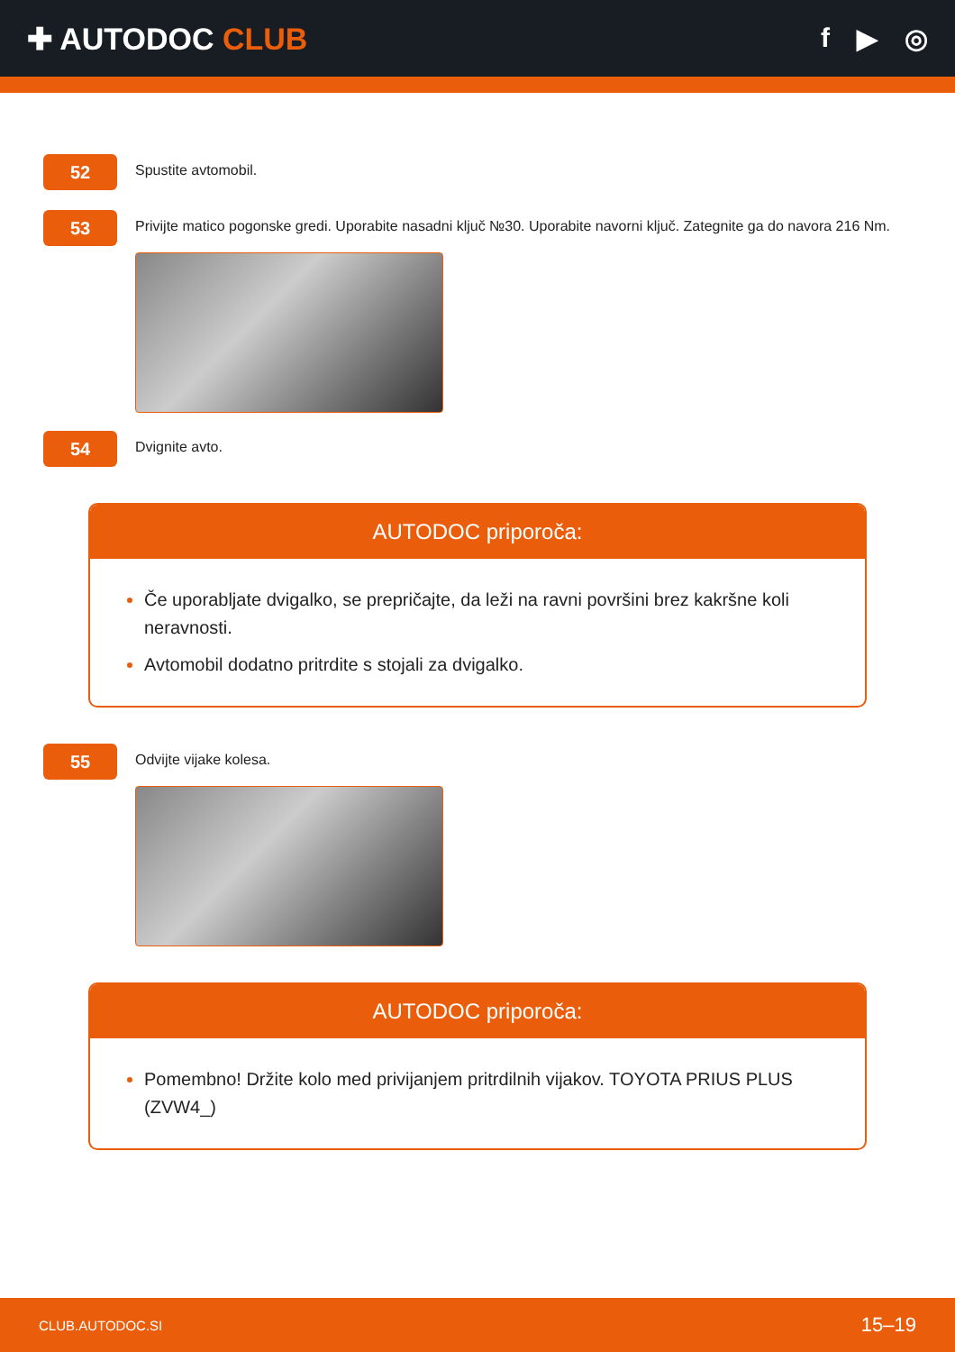✚ AUTODOC CLUB f ▶ ◎
52
Spustite avtomobil.
53
Privijte matico pogonske gredi. Uporabite nasadni ključ №30. Uporabite navorni ključ. Zategnite ga do navora 216 Nm.
54
Dvignite avto.
AUTODOC priporoča:
Če uporabljate dvigalko, se prepričajte, da leži na ravni površini brez kakršne koli neravnosti.
Avtomobil dodatno pritrdite s stojali za dvigalko.
55
Odvijte vijake kolesa.
AUTODOC priporoča:
Pomembno! Držite kolo med privijanjem pritrdilnih vijakov. TOYOTA PRIUS PLUS (ZVW4_)
CLUB.AUTODOC.SI 15–19